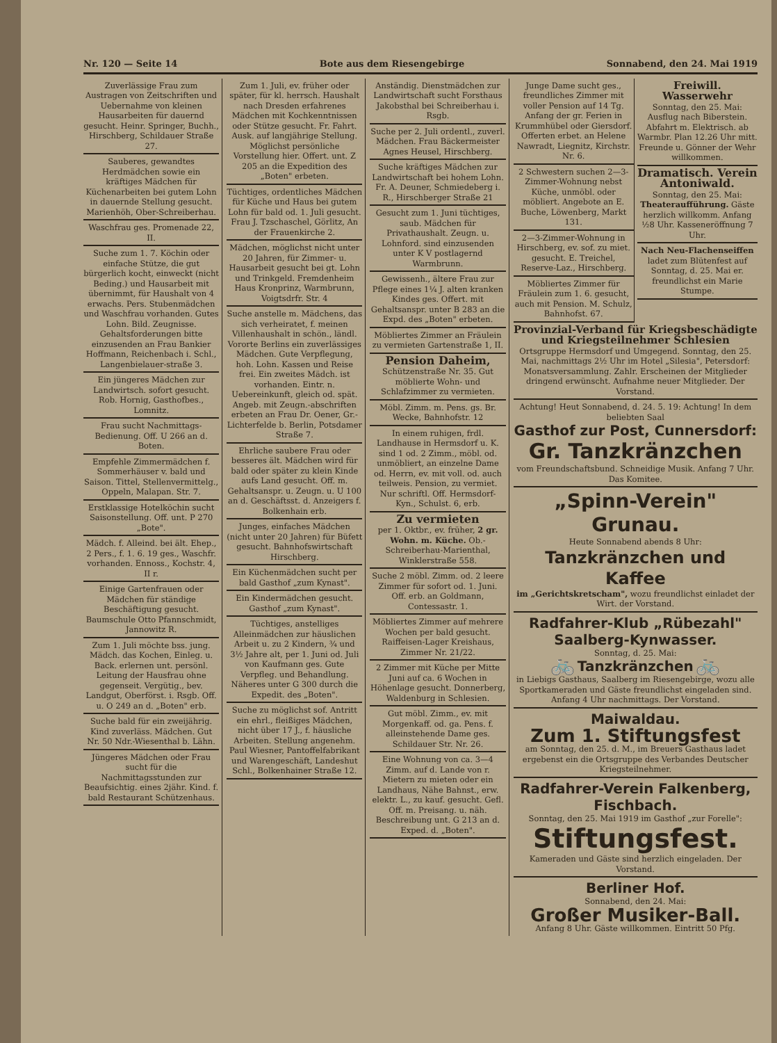Nr. 120 — Seite 14 Bote aus dem Riesengebirge Sonnabend, den 24. Mai 1919
Zuverlässige Frau zum Austragen von Zeitschriften und Uebernahme von kleinen Hausarbeiten für dauernd gesucht. Heinr. Springer, Buchh., Hirschberg, Schildauer Straße 27.
Sauberes, gewandtes Herdmädchen sowie ein kräftiges Mädchen für Küchenarbeiten bei gutem Lohn in dauernde Stellung gesucht. Marienhöh, Ober-Schreiberhau.
Waschfrau ges. Promenade 22, II.
Suche zum 1. 7. Köchin oder einfache Stütze, die gut bürgerlich kocht, einweckt (nicht Beding.) und Hausarbeit mit übernimmt, für Haushalt von 4 erwachs. Pers. Stubenmädchen und Waschfrau vorhanden. Gutes Lohn. Bild. Zeugnisse. Gehaltsforderungen bitte einzusenden an Frau Bankier Hoffmann, Reichenbach i. Schl., Langenbielauer-straße 3.
Ein jüngeres Mädchen zur Landwirtsch. sofort gesucht. Rob. Hornig, Gasthofbes., Lomnitz.
Frau sucht Nachmittags-Bedienung. Off. U 266 an d. Boten.
Empfehle Zimmermädchen f. Sommerhäuser v. bald und Saison. Tittel, Stellenvermittelg., Oppeln, Malapan. Str. 7.
Erstklassige Hotelköchin sucht Saisonstellung. Off. unt. P 270 „Bote".
Mädch. f. Alleind. bei ält. Ehep., 2 Pers., f. 1. 6. 19 ges., Waschfr. vorhanden. Ennoss., Kochstr. 4, II r.
Einige Gartenfrauen oder Mädchen für ständige Beschäftigung gesucht. Baumschule Otto Pfannschmidt, Jannowitz R.
Zum 1. Juli möchte bss. jung. Mädch. das Kochen, Einleg. u. Back. erlernen unt. persönl. Leitung der Hausfrau ohne gegenseit. Vergütig., bev. Landgut, Oberförst. i. Rsgb. Off. u. O 249 an d. „Boten" erb.
Suche bald für ein zweijährig. Kind zuverläss. Mädchen. Gut Nr. 50 Ndr.-Wiesenthal b. Lähn.
Jüngeres Mädchen oder Frau sucht für die Nachmittagsstunden zur Beaufsichtig. eines 2jähr. Kind. f. bald Restaurant Schützenhaus.
Zum 1. Juli, ev. früher oder später, für kl. herrsch. Haushalt nach Dresden erfahrenes Mädchen mit Kochkenntnissen oder Stütze gesucht. Fr. Fahrt. Ausk. auf langjährige Stellung. Möglichst persönliche Vorstellung hier. Offert. unt. Z 205 an die Expedition des „Boten" erbeten.
Tüchtiges, ordentliches Mädchen für Küche und Haus bei gutem Lohn für bald od. 1. Juli gesucht. Frau J. Tzschaschel, Görlitz, An der Frauenkirche 2.
Mädchen, möglichst nicht unter 20 Jahren, für Zimmer- u. Hausarbeit gesucht bei gt. Lohn und Trinkgeld. Fremdenheim Haus Kronprinz, Warmbrunn, Voigtsdrfr. Str. 4
Suche anstelle m. Mädchens, das sich verheiratet, f. meinen Villenhaushalt in schön., ländl. Vororte Berlins ein zuverlässiges Mädchen. Gute Verpflegung, hoh. Lohn. Kassen und Reise frei. Ein zweites Mädch. ist vorhanden. Eintr. n. Uebereinkunft, gleich od. spät. Angeb. mit Zeugn.-abschriften erbeten an Frau Dr. Oener, Gr.-Lichterfelde b. Berlin, Potsdamer Straße 7.
Ehrliche saubere Frau oder besseres ält. Mädchen wird für bald oder später zu klein Kinde aufs Land gesucht. Off. m. Gehaltsanspr. u. Zeugn. u. U 100 an d. Geschäftsst. d. Anzeigers f. Bolkenhain erb.
Junges, einfaches Mädchen (nicht unter 20 Jahren) für Büfett gesucht. Bahnhofswirtschaft Hirschberg.
Ein Küchenmädchen sucht per bald Gasthof „zum Kynast".
Ein Kindermädchen gesucht. Gasthof „zum Kynast".
Tüchtiges, anstelliges Alleinmädchen zur häuslichen Arbeit u. zu 2 Kindern, ¾ und 3½ Jahre alt, per 1. Juni od. Juli von Kaufmann ges. Gute Verpfleg. und Behandlung. Näheres unter G 300 durch die Expedit. des „Boten".
Suche zu möglichst sof. Antritt ein ehrl., fleißiges Mädchen, nicht über 17 J., f. häusliche Arbeiten. Stellung angenehm. Paul Wiesner, Pantoffelfabrikant und Warengeschäft, Landeshut Schl., Bolkenhainer Straße 12.
Anständig. Dienstmädchen zur Landwirtschaft sucht Forsthaus Jakobsthal bei Schreiberhau i. Rsgb.
Suche per 2. Juli ordentl., zuverl. Mädchen. Frau Bäckermeister Agnes Heusel, Hirschberg.
Suche kräftiges Mädchen zur Landwirtschaft bei hohem Lohn. Fr. A. Deuner, Schmiedeberg i. R., Hirschberger Straße 21
Gesucht zum 1. Juni tüchtiges, saub. Mädchen für Privathaushalt. Zeugn. u. Lohnford. sind einzusenden unter K V postlagernd Warmbrunn.
Gewissenh., ältere Frau zur Pflege eines 1¼ J. alten kranken Kindes ges. Offert. mit Gehaltsanspr. unter B 283 an die Expd. des „Boten" erbeten.
Möbliertes Zimmer an Fräulein zu vermieten Gartenstraße 1, II.
Pension Daheim,
Schützenstraße Nr. 35. Gut möblierte Wohn- und Schlafzimmer zu vermieten.
Möbl. Zimm. m. Pens. gs. Br. Wecke, Bahnhofstr. 12
In einem ruhigen, frdl. Landhause in Hermsdorf u. K. sind 1 od. 2 Zimm., möbl. od. unmöbliert, an einzelne Dame od. Herrn, ev. mit voll. od. auch teilweis. Pension, zu vermiet. Nur schriftl. Off. Hermsdorf-Kyn., Schulst. 6, erb.
Zu vermieten
per 1. Oktbr., ev. früher, 2 gr. Wohn. m. Küche. Ob.-Schreiberhau-Marienthal, Winklerstraße 558.
Suche 2 möbl. Zimm. od. 2 leere Zimmer für sofort od. 1. Juni. Off. erb. an Goldmann, Contessastr. 1.
Möbliertes Zimmer auf mehrere Wochen per bald gesucht. Raiffeisen-Lager Kreishaus, Zimmer Nr. 21/22.
2 Zimmer mit Küche per Mitte Juni auf ca. 6 Wochen in Höhenlage gesucht. Donnerberg, Waldenburg in Schlesien.
Gut möbl. Zimm., ev. mit Morgenkaff. od. ga. Pens. f. alleinstehende Dame ges. Schildauer Str. Nr. 26.
Eine Wohnung von ca. 3—4 Zimm. auf d. Lande von r. Mietern zu mieten oder ein Landhaus, Nähe Bahnst., erw. elektr. L., zu kauf. gesucht. Gefl. Off. m. Preisang. u. näh. Beschreibung unt. G 213 an d. Exped. d. „Boten".
Junge Dame sucht ges., freundliches Zimmer mit voller Pension auf 14 Tg. Anfang der gr. Ferien in Krummhübel oder Giersdorf. Offerten erbet. an Helene Nawradt, Liegnitz, Kirchstr. Nr. 6.
2 Schwestern suchen 2—3-Zimmer-Wohnung nebst Küche, unmöbl. oder möbliert. Angebote an E. Buche, Löwenberg, Markt 131.
2—3-Zimmer-Wohnung in Hirschberg, ev. sof. zu miet. gesucht. E. Treichel, Reserve-Laz., Hirschberg.
Möbliertes Zimmer für Fräulein zum 1. 6. gesucht, auch mit Pension. M. Schulz, Bahnhofst. 67.
Freiwill. Wasserwehr
Sonntag, den 25. Mai: Ausflug nach Biberstein. Abfahrt m. Elektrisch. ab Warmbr. Plan 12.26 Uhr mitt. Freunde u. Gönner der Wehr willkommen.
Dramatisch. Verein Antoniwald.
Sonntag, den 25. Mai: Theateraufführung. Gäste herzlich willkomm. Anfang ½8 Uhr. Kasseneröffnung 7 Uhr.
Nach Neu-Flachenseiffen
ladet zum Blütenfest auf Sonntag, d. 25. Mai er. freundlichst ein Marie Stumpe.
Provinzial-Verband für Kriegsbeschädigte und Kriegsteilnehmer Schlesien
Ortsgruppe Hermsdorf und Umgegend. Sonntag, den 25. Mai, nachmittags 2½ Uhr im Hotel „Silesia", Petersdorf: Monatsversammlung. Zahlr. Erscheinen der Mitglieder dringend erwünscht. Aufnahme neuer Mitglieder. Der Vorstand.
Achtung! Heut Sonnabend, d. 24. 5. 19: Achtung! In dem beliebten Saal
Gasthof zur Post, Cunnersdorf:
Gr. Tanzkränzchen
vom Freundschaftsbund. Schneidige Musik. Anfang 7 Uhr. Das Komitee.
„Spinn-Verein" Grunau.
Heute Sonnabend abends 8 Uhr:
Tanzkränzchen und Kaffee
im „Gerichtskretscham", wozu freundlichst einladet der Wirt. der Vorstand.
Radfahrer-Klub „Rübezahl" Saalberg-Kynwasser.
Sonntag, d. 25. Mai:
🚲 Tanzkränzchen 🚲
in Liebigs Gasthaus, Saalberg im Riesengebirge, wozu alle Sportkameraden und Gäste freundlichst eingeladen sind. Anfang 4 Uhr nachmittags. Der Vorstand.
Maiwaldau.
Zum 1. Stiftungsfest
am Sonntag, den 25. d. M., im Breuers Gasthaus ladet ergebenst ein die Ortsgruppe des Verbandes Deutscher Kriegsteilnehmer.
Radfahrer-Verein Falkenberg, Fischbach.
Sonntag, den 25. Mai 1919 im Gasthof „zur Forelle":
Stiftungsfest.
Kameraden und Gäste sind herzlich eingeladen. Der Vorstand.
Berliner Hof.
Sonnabend, den 24. Mai:
Großer Musiker-Ball.
Anfang 8 Uhr. Gäste willkommen. Eintritt 50 Pfg.